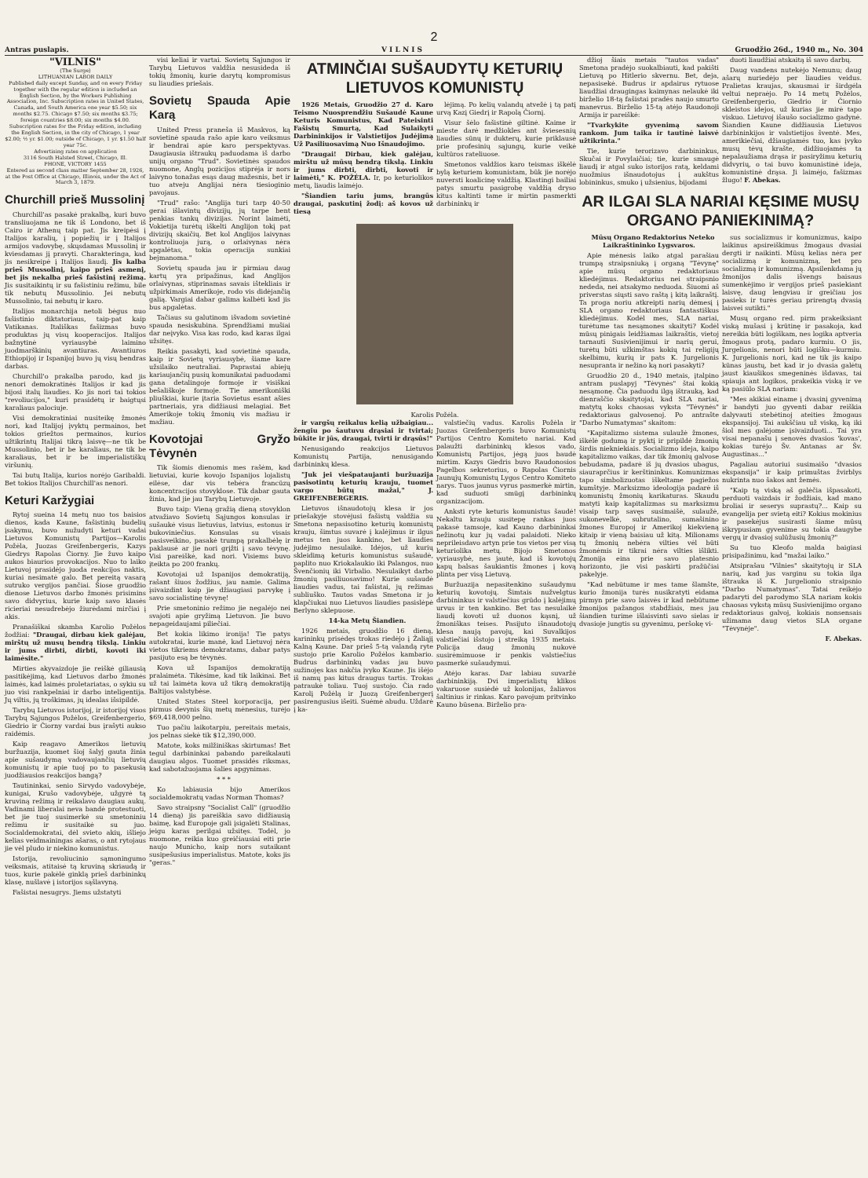2
Antras puslapis. V I L N I S Gruodžio 26d., 1940 m., No. 304
"VILNIS"
(The Surge)
LITHUANIAN LABOR DAILY
Published daily except Sunday, and on every Friday together with the regular edition is included an English Section, by the Workers Publishing Association, Inc. Subscription rates in United States, Canada, and South America one year $5.50; six months $2.75. Chicago $7.50; six months $3.75; foreign countries $8.00; six months $4.00. Subscription rates for the Friday edition, including the English Section, in the city of Chicago, 1 year $2.00; ½ yr. $1.00; outside of Chicago, 1 yr. $1.50 half year 75c.
Advertising rates on application
3116 South Halsted Street, Chicago, Ill.
PHONE, VICTORY 1455
Entered as second class matter September 28, 1926, at the Post Office at Chicago, Illinois, under the Act of March 3, 1879.
Churchill prieš Mussolinį
Churchill'as pasakė prakalbą, kuri buvo transliuojama ne tik iš Londono, bet iš Cairo ir Athenų taip pat. Jis kreipėsi į Italijos karalių, į popiežių ir į Italijos armijos vadovybę, skųsdamas Mussolinį ir kviesdamas jį pravyti. Charakteringa, kad jis nesikreipė į Italijos liaudį. Jis kalba prieš Mussolinį, kaipo prieš asmenį, bet jis nekalba prieš fašistinį režimą. Jis susitaikintų ir su fašistiniu režimu, bile tik nebutų Mussolinio. Jei nebutų Mussolinio, tai nebutų ir karo.
Italijos monarchija netoli bėgus nuo fašistinio diktatoriaus, taip-pat kaip Vatikanas. Itališkas fašizmas buvo produktas jų visų kooperacijos. Italijos bažnytinė vyriausybė laimino juodmarškinių avantiuras. Avantiuros Ethiopijoj ir Ispanijoj buvo jų visų bendras darbas.
Churchill'o prakalba parodo, kad jis nenori demokratinės Italijos ir kad jis bijosi italų liaudies. Ko jis nori tai tokios "revoliucijos," kuri prasidėtų ir baigtųsi karaliaus palociuje.
Visi demokratiniai nusiteikę žmonės nori, kad Italijoj įvyktų permainos, bet tokios griežtos permainos, kurios užtikrintų Italijai tikrą laisvę—ne tik be Mussolinio, bet ir be karaliaus, ne tik be karaliaus, bet ir be imperialistiškų viršunių.
Tai butų Italija, kurios norėjo Garibaldi. Bet tokios Italijos Churchill'as nenori.
Keturi Karžygiai
Rytoj sueina 14 metų nuo tos baisios dienos, kada Kaune, fašistinių budelių įsakymu, buvo nužudyti keturi vadai Lietuvos Komunistų Partijos—Karolis Požėla, Juozas Greifenbergeris, Kazys Giedrys Rapolas Čiorny. Jie žuvo kaipo aukos biaurios provokacijos. Nuo to laiko Lietuvoj prasidėjo juoda reakcijos naktis, kuriai nesimatė galo. Bet pereitą vasarą sutruko vergijos pančiai. Šiose gruodžio dienose Lietuvos darbo žmonės prisimins savo didvyrius, kurie kaip savo klasės ricieriai nesudrebėjo žiurėdami mirčiai į akis.
Pranašiškai skamba Karolio Požėlos žodžiai: "Draugai, dirbau kiek galėjau, mirštų už musų bendrą tikslą. Linkiu ir jums dirbti, dirbti, kovoti iki laimėsite."
Mirties akyvaizdoje jie reiškė giliausią pasitikėjimą, kad Lietuvos darbo žmonės laimės, kad laimės proletariatas, o sykiu su juo visi rankpelniai ir darbo inteligentija. Jų viltis, jų troškimas, jų idealas išsipildė.
Tarybų Lietuvos istorijoj, ir istorijoj visos Tarybų Sąjungos Požėlos, Greifenbergerio, Giedrio ir Čiorny vardai bus įrašyti aukso raidėmis.
Kaip reagavo Amerikos lietuvių buržuazija, kuomet šioj šalyj gauta žinia apie sušaudymą vadovaujančių lietuvių komunistų ir apie tuoj po to pasekusią juodžiausios reakcijos bangą?
Tautininkai, senio Sirvydo vadovybėje, kunigai, Krušo vadovybėje, užgyrė tą kruviną režimą ir reikalavo daugiau aukų. Vadinami liberalai neva bandė protestuoti, bet jie tuoj susimerkė su smetoniniu režimu ir susitaikė su juo. Socialdemokratai, dėl svieto akių, išliejo kelias veidmainingas ašaras, o ant rytojaus jie vėl pludo ir niekino komunistus.
Istorija, revoliucinio sąmoningumo veiksmais, atitaisė tą kruviną skriaudą ir tuos, kurie pakėlė ginklą prieš darbininkų klasę, nušlavė į istorijos sąšlavyną.
Fašistai nesugrys. Jiems užstatyti
visi keliai ir vartai. Sovietų Sąjungos ir Tarybų Lietuvos valdžia nesusideda iš tokių žmonių, kurie darytų kompromisus su liaudies priešais.
Sovietų Spauda Apie Karą
United Press praneša iš Maskvos, ką sovietinė spauda rašo apie karo veiksmus ir bendrai apie karo perspektyvas. Daugiausia ištraukų paduodama iš darbo unijų organo "Trud". Sovietinės spaudos nuomone, Anglų pozicijos stiprėja ir nors laivyno tonažas esąs daug mažesnis, bet ir tuo atveju Anglijai nėra tiesioginio pavojaus.
"Trud" rašo: "Anglija turi tarp 40-50 gerai išlavintų divizijų, jų tarpe bent penkias tankų divizijas. Norint laimėti, Vokietija turėtų iškelti Anglijon tokį pat divizijų skaičių. Bet kol Anglijos laivynas kontroliuoja jurą, o orlaivynas nėra apgalėtas, tokia operacija sunkiai bejmanoma."
Sovietų spauda jau ir pirmiau daug kartų yra pripažinus, kad Anglijos orlaivynas, stiprinamas savais ištekliais ir užpirkimais Amerikoje, rodo vis didėjančią galią. Vargiai dabar galima kalbėti kad jis bus apgalėtas.
Tačiaus su galutinom išvadom sovietinė spauda nesiskubina. Sprendžiami mušiai dar neįvyko. Visa kas rodo, kad karas ilgai užsitęs.
Reikia pasakyti, kad sovietinė spauda, kaip ir Sovietų vyriausybė, šiame kare užsilaiko neutraliai. Paprastai abiejų kariaujančių pusių komunikatai paduodami gana detalingoje formoje ir visiškai bešališkoje formoje. Tie amerikoniški pliuškiai, kurie įtaria Sovietus esant ašies partneriais, yra didžiausi melagiai. Bet Amerikoje tokių žmonių vis mažiau ir mažiau.
Kovotojai Gryžo Tėvynėn
Tik šiomis dienomis mes rašėm, kad lietuviai, kurie kovojo Ispanijos lojalistų eilėse, dar vis tebėra francūzų koncentracijos stovyklose. Tik dabar gauta žinia, kad jie jau Tarybų Lietuvoje.
Buvo taip: Vieną gražią dieną stovyklon atvažiavo Sovietų Sąjungos konsulas ir sušaukė visus lietuvius, latvius, estonus ir bukoviniečius. Konsulas su visais pasisveikino, pasakė trumpą prakalbėlę ir paklausė ar jie nori grįžti į savo tėvynę. Visi pareiškė, kad nori. Visiems buvo įteikta po 200 frankų.
Kovotojai už Ispanijos demokratiją, rašant šiuos žodžius, jau namie. Galima įsivaizdint kaip jie džiaugiasi parvykę į savo socialistinę tėvynę!
Prie smetoninio režimo jie negalėjo nei svajoti apie gryžimą Lietuvon. Jie buvo nepageidaujami piliečiai.
Bet kokia likimo ironija! Tie patys autokratai, kurie manė, kad Lietuvoj nėra vietos tikriems demokratams, dabar patys pasijuto esą be tėvynės.
Kova už Ispanijos demokratiją pralaimėta. Tikėsime, kad tik laikinai. Bet už tai laimėta kova už tikrą demokratiją Baltijos valstybėse.
United States Steel korporacija, per pirmus devynis šių metų mėnesius, turėjo $69,418,000 pelno.
Tuo pačiu laikotarpiu, pereitais metais, jos pelnas siekė tik $12,390,000.
Matote, koks milžiniškas skirtumas! Bet tegul darbininkai pabando pareikalauti daugiau algos. Tuomet prasidės riksmas, kad sabotažuojama šalies apgynimas.
* * *
Ko labiausia bijo Amerikos socialdemokratų vadas Norman Thomas?
Savo straipsny "Socialist Call" (gruodžio 14 dieną) jis pareiškia savo didžiausią baimę, kad Europoje gali įsigalėti Stalinas, jeigu karas perilgai užsitęs. Todėl, jo nuomone, reikia kuo greičiausiai eiti prie naujo Municho, kaip nors sutaikant susipešusius imperialistus. Matote, koks jis "geras."
ATMINČIAI SUŠAUDYTŲ KETURIŲ LIETUVOS KOMUNISTŲ
1926 Metais, Gruodžio 27 d. Karo Teismo Nuosprendžiu Sušaudė Kaune Keturis Komunistus, Kad Pateisinti Fašistų Smurtą, Kad Sulaikyti Darbininkijos ir Valstietijos Judėjimą Už Pasiliuosavimą Nuo Išnaudojimo.
"Draugai! Dirbau, kiek galėjau, mirštu už mūsų bendrą tikslą. Linkiu ir jums dirbti, dirbti, kovoti ir laimėti," K. POŽĖLA. Ir, po keturiolikos metų, liaudis laimėjo.
"Šiandien tariu jums, brangūs draugai, paskutinį žodį: aš kovos už tiesą
lėjimą. Po kelių valandų atvežė į tą patį urvą Kazį Giedrį ir Rapolą Čiornį.
Visur šėlo fašistinė giltinė. Kaime ir mieste darė medžiokles ant šviesesnių liaudies sūnų ir dukterų, kurie priklausė prie profesinių sąjungų, kurie veikė kultūros rateliuose.
Smetonos valdžios karo teismas iškėlė bylą keturiem komunistam, būk jie norėjo nuversti koalicinę valdžią. Klastingi bailiai patys smurtu pasigrobę valdžią dryso kitus kaltinti tame ir mirtin pasmerkti darbininkų ir
Karolis Požėla.
ir vargšų reikalus kelią užbaigiau... žengiu po šautuvu drąsiai ir tvirtai; būkite ir jūs, draugai, tvirti ir drąsūs!"
Nenusigando reakcijos Lietuvos Komunistų Partija, nenusigando darbininkų klesa.
"Juk jei viešpataujanti buržuazija pasisotintų keturių krauju, tuomet vargo būtų mažai," J. GREIFENBERGERIS.
Lietuvos išnaudotojų klesa ir jos priešakyje stovėjusi fašistų valdžia su Smetona nepasisotino keturių komunistų krauju, šimtus suvarė į kalėjimus ir ilgus metus ten juos kankino, bet liaudies judėjimo nesulaikė. Idėjos, už kurių skleidimą keturis komunistus sušaudė, paplito nuo Kriokalaukio iki Palangos, nuo Švenčionių iki Virbalio. Nesulaikyt darbo žmonių pasiliuosavimo! Kurie sušaudė liaudies vadus, tai fašistai, jų režimas subliuško. Tautos vadas Smetona ir jo klapčiukai nuo Lietuvos liaudies pasislėpė Berlyno sklepuose.
14-ka Metų Šiandien.
1926 metais, gruodžio 16 dieną, karininkų prisėdęs trokas riedėjo į Žaliąjį Kalną Kaune. Dar prieš 5-tą valandą ryte sustojo prie Karolio Požėlos kambario. Budrus darbininkų vadas jau buvo sužinojęs kas nakčia įvyko Kaune. Jis išėjo iš namų pas kitus draugus tartis. Trokas patraukė toliau. Tuoj sustojo. Čia rado Karolį Požėlą ir Juozą Greifenbergerį pasirengusius išeiti. Suėmė abudu. Uždarė į ka-
valstiečių vadus. Karolis Požėla ir Juozas Greifenbergeris buvo Komunistų Partijos Centro Komiteto nariai. Kad palaužti darbininkų klesos vado, Komunistų Partijos, jėgą juos baudė mirtim. Kazys Giedris buvo Raudonosios Pagelbos sekretorius, o Rapolas Čiornis Jaunųjų Komunistų Lygos Centro Komiteto narys. Tuos jaunus vyrus pasmerkė mirtin, kad suduoti smūgį darbininkų organizacijom.
Anksti ryte keturis komunistus šaudė! Nekaltu krauju susitepę rankas juos pakasė tamsoje, kad Kauno darbininkai nežinotų kur jų vadai palaidoti. Nieko neprileisdavo artyn prie tos vietos per visą keturiolika metų. Bijojo Smetonos vyriausybė, nes jautė, kad iš kovotojų kapų balsas šaukiantis žmones į kovą plinta per visą Lietuvą.
Buržuazija nepasitenkino sušaudymu keturių kovotojų. Šimtais nužvelgtus darbininkus ir valstiečius grūdo į kalėjimų urvus ir ten kankino. Bet tas nesulaikė liaudį kovoti už duonos kąsnį, už žmoniškas teises. Pasijuto išnaudotojų klesa naują pavojų, kai Suvalkijos valstiečiai išstojo į streiką 1935 metais. Policija daug žmonių nukovė susirėmimuose ir penkis valstiečius pasmerkė sušaudymui.
Atėjo karas. Dar labiau suvaržė darbininkiją. Dvi imperialistų klikos vakaruose susiėdė už kolonijas, žaliavos šaltinius ir rinkas. Karo pavojum pritvinko Kauno būsena. Birželio pra-
džioj šiais metais "tautos vadas" Smetona pradėjo suokalbiauti, kad pakišti Lietuvą po Hitlerio skvernu. Bet, deja, nepasisekė. Budrus ir apdairus rytuose liaudžiai draugingas kaimynas nelaukė iki birželio 18-tą fašistai pradės naujo smurto manevrus. Birželio 15-tą atėjo Raudonoji Armija ir pareiškė:
"Tvarkykite gyvenimą savom rankom. Jum taika ir tautinė laisvė užtikrinta."
Tie, kurie terorizavo darbininkus, Skučai ir Povylaičiai; tie, kurie smaugė liaudį ir atgal suko istorijos ratą, keldami nuožmius išnaudotojus į aukštus lobininkus, smuko į užsienius, bijodami
duoti liaudžiai atskaitą iš savo darbų.
Daug vandens nutekėjo Nemunu; daug ašarų nuriedėjo per liaudies veidus. Pralietas kraujas, skausmai ir širdgėla veltui nepraėjo. Po 14 metų Požėlos, Greifenbergerio, Giedrio ir Čiornio skleistos idejos, už kurias jie mirė tapo viskuo. Lietuvoj išaušo socializmo gadynė. Šiandien Kaune didžiausia Lietuvos darbininkijos ir valstietijos šventė. Mes, amerikiečiai, džiaugiamės tuo, kas įvyko musų tėvų krašte, didžiuojamės ta nepalaužiama drąsa ir pasiryžimu keturių didvyrių, o tai buvo komunistinė ideja, komunistinė drąsa. Ji laimėjo, fašizmas žlugo! F. Abekas.
AR ILGAI SLA NARIAI KĘSIME MUSŲ ORGANO PANIEKINIMĄ?
Mūsų Organo Redaktorius Neteko Laikraštininko Lygsvaros.
Apie mėnesis laiko atgal parašiau trumpą straipsniuką į organą "Tėvynę" apie mūsų organo redaktoriaus kliedėjimus. Redaktorius nei straipsnio nededa, nei atsakymo neduoda. Šiuomi aš priverstas siųsti savo raštą į kitą laikraštį. Ta proga noriu atkreipti narių dėmesį į SLA organo redaktoriaus fantastiškus kliedėjimus. Kodėl mes, SLA nariai, turėtume tas nesąmones skaityti? Kodėl mūsų pinigais leidžiamas laikraštis, vietoj tarnauti Susivienijimui ir narių gerui, turėtų būti užkimštas kokių tai religijų skelbimu, kurių ir pats K. Jurgelionis nesupranta ir nežino ką nori pasakyti?
Gruodžio 20 d., 1940 metais, įtalpino antram puslapyj "Tėvynės" štai kokią nesąmonę. Čia paduodu ilgą ištrauką, kad dienraščio skaitytojai, kad SLA nariai, matytų koks chaosas vyksta "Tėvynės" redaktoriaus galvosenoj. Po antrašte "Darbo Numatymas" skaitom:
"Kapitalizmo sistema sulaužė žmones, iškėlė godumą ir pyktį ir pripildė žmonių širdis niekniekiais. Socializmo ideja, kaipo kapitalizmo vaikas, dar tik žmonių galvose bebudama, padarė iš jų dvasios ubagus, siauraprčius ir kerštininkus. Komunizmas tapo simbolizuotas iškeltame pagiežos kumštyje. Marksizmo ideologija padarė iš komunistų žmonių karikaturas. Skaudu matyti kaip kapitalizmas su marksizmu visaip tarp savęs susimaišė, sulaužė, sukonevelkė, subrutalino, sumašinino žmones Europoj ir Amerikoj kiekvieną kitaip ir vieną baisiau už kitą. Milionams tų žmonių nebėra vilties vėl būti žmonėmis ir tikrai nėra vilties išlikti. Žmonija eina prie savo platesnio horizonto, jie visi paskirti pražūčiai pakelyje.
"Kad nebūtume ir mes tame šlamšte, kurio žmonija turės nusikratyti eidama pirmyn prie savo laisvės ir kad nebūtume žmonijos pažangos stabdžiais, mes jau šiandien turime išlaisvinti savo sielas ir dvasioje jungtis su gyvenimu, peršokę vi-
sus socializmus ir komunizmus, kaipo laikinus apsireiškimus žmogaus dvasiai dergti ir naikinti. Mūsų kelias nėra per socializmą ir komunizmą, bet pro socializmą ir komunizmą. Apsilenkdama jų žmonijos dalis išvengs baisaus sumenkėjimo ir vergijos prieš pasiekiant laisvę, daug lengviau ir greičiau jos pasieks ir turės geriau prirengtą dvasią laisvei sutikti."
Musų organo red. pirm prakeiksiant viską mušasi į krūtinę ir pasakoja, kad nereikia būti logiškam, nes logika aptveria žmogaus protą, padaro kurmiu. O jis, Jurgelionis, nenori būti logišku—kurmiu. K. Jurgelionis nori, kad ne tik jis kaipo kūnas jaustų, bet kad ir jo dvasia galėtų jaust kiaušikos smegeninės išdavas, tai spiauja ant logikos, prakeikia viską ir ve ką pasiūlo SLA nariam:
"Mes akikiai einame į dvasinį gyvenimą ir bandyti juo gyventi dabar reiškia dalyvauti stebėtinoj ateities žmogaus ekspansijoj. Tai aukščiau už viską, ką iki šiol mes galėjome įsivaizduoti... Tai yra visai nepanašu į senovės dvasios 'kovas', kokias turėjo Šv. Antanas ar Šv. Augustinas..."
Pagaliau autoriui susimaišo "dvasios ekspansija" ir kaip primuštas žvirblys nukrinta nuo šakos ant žemės.
"Kaip tą viską aš galėčia išpasakoti, perduoti vaizdais ir žodžiais, kad mano broliai ir seserys suprastų?... Kaip su evangelija per svietą eiti? Kokius mokinius ir pasekėjus susirasti šiame mūsų iškrypusiam gyvenime su tokia daugybe vergų ir dvasioj sulūžusių žmonių?"
Su tuo Kleofo malda baigiasi prisipažinimu, kad "mažai laiko."
Atsiprašau "Vilnies" skaitytojų ir SLA narių, kad jus varginu su tokia ilga ištrauka iš K. Jurgelionio straipsnio "Darbo Numatymas". Tatai reikėjo padaryti del parodymo SLA nariam kokis chaosas vykstą mūsų Susivienijimo organo redaktoriaus galvoj, kokiais nonsensais užimama daug vietos SLA organe "Tėvynėje".
F. Abekas.